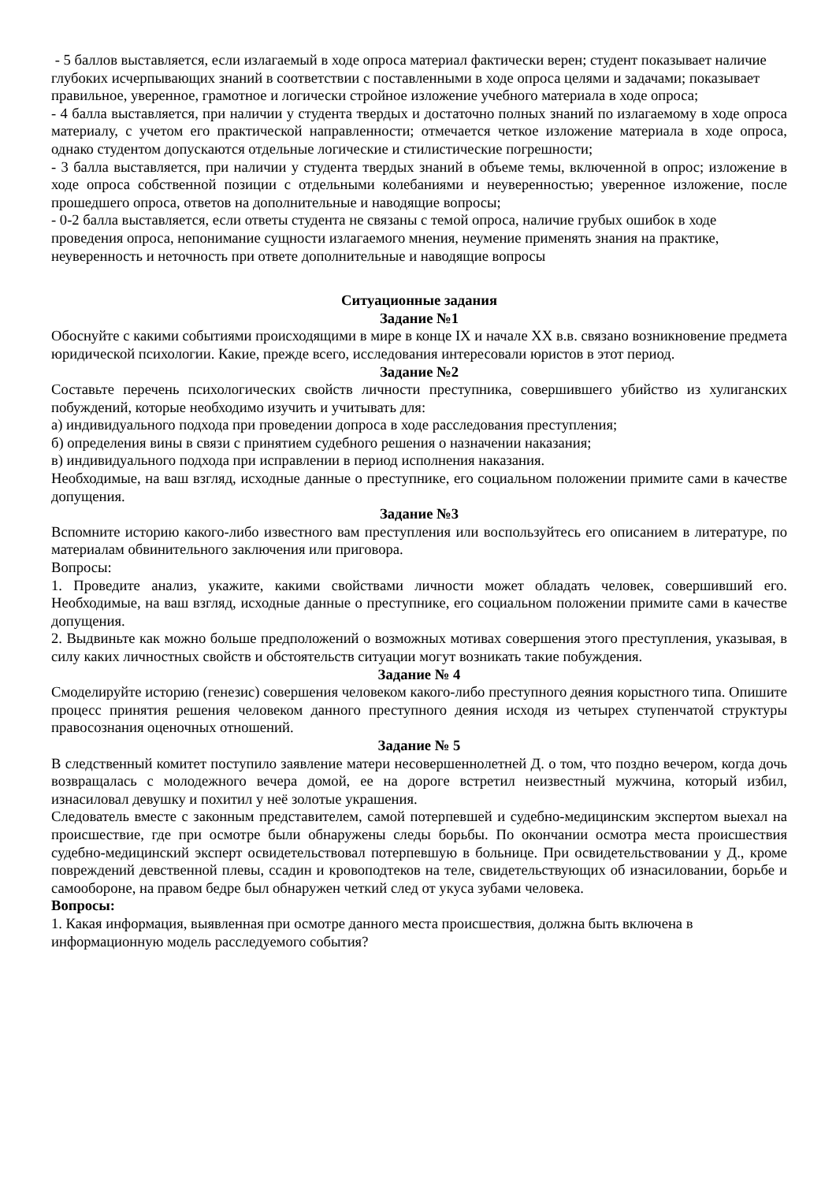- 5 баллов выставляется, если излагаемый в ходе опроса материал фактически верен; студент показывает наличие глубоких исчерпывающих знаний в соответствии с поставленными в ходе опроса целями и задачами; показывает правильное, уверенное, грамотное и логически стройное изложение учебного материала в ходе опроса;
- 4 балла выставляется, при наличии у студента твердых и достаточно полных знаний по излагаемому в ходе опроса материалу, с учетом его практической направленности; отмечается четкое изложение материала в ходе опроса, однако студентом допускаются отдельные логические и стилистические погрешности;
- 3 балла выставляется, при наличии у студента твердых знаний в объеме темы, включенной в опрос; изложение в ходе опроса собственной позиции с отдельными колебаниями и неуверенностью; уверенное изложение, после прошедшего опроса, ответов на дополнительные и наводящие вопросы;
- 0-2 балла выставляется, если ответы студента не связаны с темой опроса, наличие грубых ошибок в ходе проведения опроса, непонимание сущности излагаемого мнения, неумение применять знания на практике, неуверенность и неточность при ответе дополнительные и наводящие вопросы
Ситуационные задания
Задание №1
Обоснуйте с какими событиями происходящими в мире в конце IX и начале XX в.в. связано возникновение предмета юридической психологии. Какие, прежде всего, исследования интересовали юристов в этот период.
Задание №2
Составьте перечень психологических свойств личности преступника, совершившего убийство из хулиганских побуждений, которые необходимо изучить и учитывать для:
а) индивидуального подхода при проведении допроса в ходе расследования преступления;
б) определения вины в связи с принятием судебного решения о назначении наказания;
в) индивидуального подхода при исправлении в период исполнения наказания.
Необходимые, на ваш взгляд, исходные данные о преступнике, его социальном положении примите сами в качестве допущения.
Задание №3
Вспомните историю какого-либо известного вам преступления или воспользуйтесь его описанием в литературе, по материалам обвинительного заключения или приговора.
Вопросы:
1. Проведите анализ, укажите, какими свойствами личности может обладать человек, совершивший его. Необходимые, на ваш взгляд, исходные данные о преступнике, его социальном положении примите сами в качестве допущения.
2. Выдвиньте как можно больше предположений о возможных мотивах совершения этого преступления, указывая, в силу каких личностных свойств и обстоятельств ситуации могут возникать такие побуждения.
Задание № 4
Смоделируйте историю (генезис) совершения человеком какого-либо преступного деяния корыстного типа. Опишите процесс принятия решения человеком данного преступного деяния исходя из четырех ступенчатой структуры правосознания оценочных отношений.
Задание № 5
В следственный комитет поступило заявление матери несовершеннолетней Д. о том, что поздно вечером, когда дочь возвращалась с молодежного вечера домой, ее на дороге встретил неизвестный мужчина, который избил, изнасиловал девушку и похитил у неё золотые украшения.
Следователь вместе с законным представителем, самой потерпевшей и судебно-медицинским экспертом выехал на происшествие, где при осмотре были обнаружены следы борьбы. По окончании осмотра места происшествия судебно-медицинский эксперт освидетельствовал потерпевшую в больнице. При освидетельствовании у Д., кроме повреждений девственной плевы, ссадин и кровоподтеков на теле, свидетельствующих об изнасиловании, борьбе и самообороне, на правом бедре был обнаружен четкий след от укуса зубами человека.
Вопросы:
1. Какая информация, выявленная при осмотре данного места происшествия, должна быть включена в информационную модель расследуемого события?